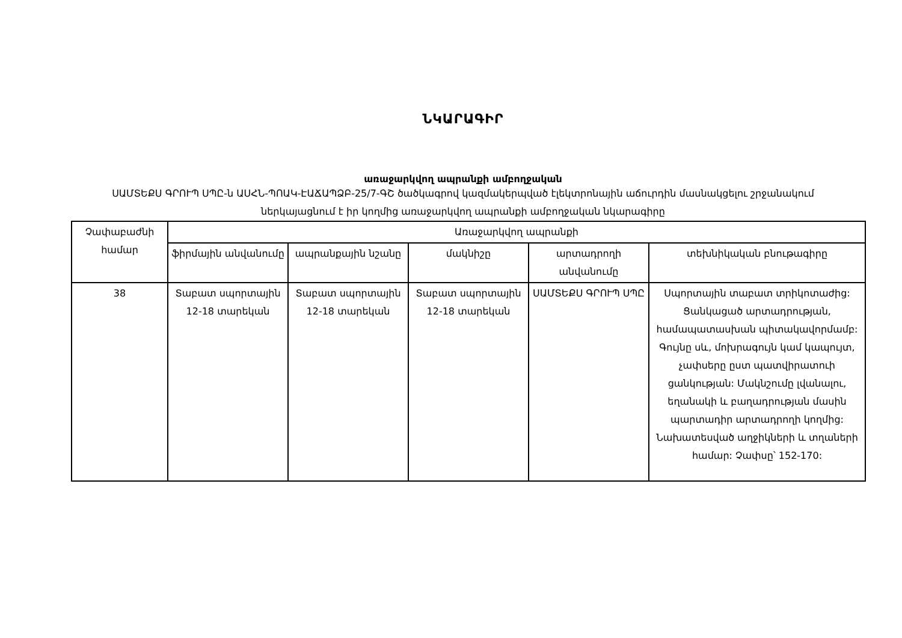ՆԿԱՐԱԳԻՐ
առաջարկվող ապրանքի ամբողջական
ՍԱՄՏԵՔՍ ԳՐՈՒՊ ՍՊԸ-ն ԱՍՀՆ-ՊՈԱԿ-ԷԱՃԱՊՁԲ-25/7-ԳՇ ծածկագրով կազմակերպված էլեկտրոնային աճուրդին մասնակցելու շրջանակում ներկայացնում է իր կողմից առաջարկվող ապրանքի ամբողջական նկարագիրը
| Չափաբաժնի համար | Առաջարկվող ապրանքի | | | | |
| --- | --- | --- | --- | --- | --- |
| | ֆիրմային անվանումը | ապրանքային նշանը | մակնիշը | արտադրողի անվանումը | տեխնիկական բնութագիրը |
| 38 | Տաբատ սպորտային 12-18 տարեկան | Տաբատ սպորտային 12-18 տարեկան | Տաբատ սպորտային 12-18 տարեկան | ՍԱՄՏԵՔՍ ԳՐՈՒՊ ՍՊԸ | Սպորտային տաբատ տրիկոտաժից: Ցանկացած արտադրության, համապատասխան պիտակավորմամբ: Գույնը սև, մոխրագույն կամ կապույտ, չափսերը ըստ պատվիրատուի ցանկության: Մակնշումը լվանալու, եղանակի և բաղադրության մասին պարտադիր արտադրողի կողմից: Նախատեսված աղջիկների և տղաների համար: Չափսը՝ 152-170: |